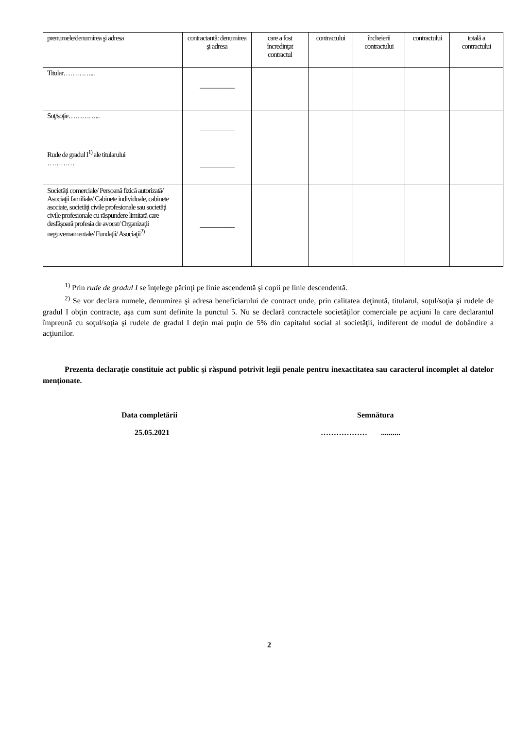| prenumele/denumirea şi adresa | contractantă: denumirea şi adresa | care a fost încredinţat contractul | contractului | încheierii contractului | contractului | totală a contractului |
| Titular…………... | ------------------ | | | | | |
| Soţ/soţie…………... | ------------------ | | | | | |
| Rude de gradul I<sup>1)</sup> ale titularului ………… | ------------------ | | | | | |
| Societăţi comerciale/ Persoană fizică autorizată/ Asociaţii familiale/ Cabinete individuale, cabinete asociate, societăţi civile profesionale sau societăţi civile profesionale cu răspundere limitată care desfăşoară profesia de avocat/ Organizaţii neguvernamentale/ Fundaţii/ Asociaţii<sup>2)</sup> | ------------------ | | | | | |
<sup>1)</sup> Prin rude de gradul I se înţelege părinţi pe linie ascendentă şi copii pe linie descendentă.
<sup>2)</sup> Se vor declara numele, denumirea şi adresa beneficiarului de contract unde, prin calitatea deţinută, titularul, soţul/soţia şi rudele de gradul I obţin contracte, aşa cum sunt definite la punctul 5. Nu se declară contractele societăţilor comerciale pe acţiuni la care declarantul împreună cu soţul/soţia şi rudele de gradul I deţin mai puţin de 5% din capitalul social al societăţii, indiferent de modul de dobândire a acţiunilor.
Prezenta declaraţie constituie act public şi răspund potrivit legii penale pentru inexactitatea sau caracterul incomplet al datelor menţionate.
Data completării
25.05.2021
Semnătura
……………… ..........
2